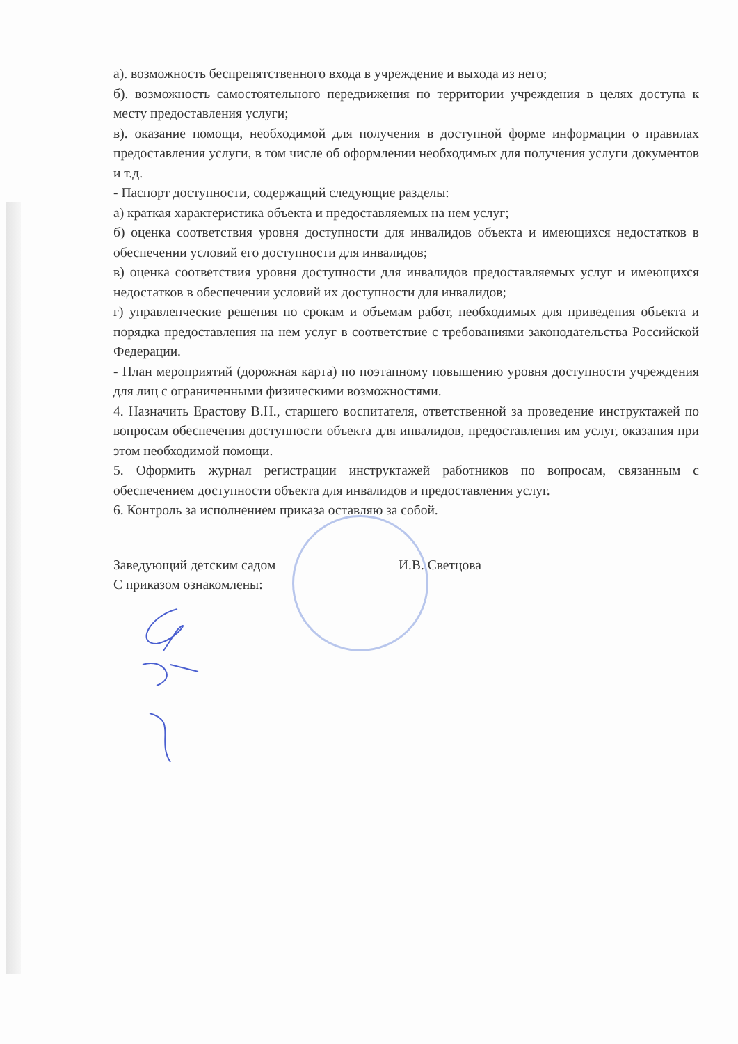а). возможность беспрепятственного входа в учреждение и выхода из него;
б). возможность самостоятельного передвижения по территории учреждения в целях доступа к месту предоставления услуги;
в). оказание помощи, необходимой для получения в доступной форме информации о правилах предоставления услуги, в том числе об оформлении необходимых для получения услуги документов и т.д.
- Паспорт доступности, содержащий следующие разделы:
а) краткая характеристика объекта и предоставляемых на нем услуг;
б) оценка соответствия уровня доступности для инвалидов объекта и имеющихся недостатков в обеспечении условий его доступности для инвалидов;
в) оценка соответствия уровня доступности для инвалидов предоставляемых услуг и имеющихся недостатков в обеспечении условий их доступности для инвалидов;
г) управленческие решения по срокам и объемам работ, необходимых для приведения объекта и порядка предоставления на нем услуг в соответствие с требованиями законодательства Российской Федерации.
- План мероприятий (дорожная карта) по поэтапному повышению уровня доступности учреждения для лиц с ограниченными физическими возможностями.
4. Назначить Ерастову В.Н., старшего воспитателя, ответственной за проведение инструктажей по вопросам обеспечения доступности объекта для инвалидов, предоставления им услуг, оказания при этом необходимой помощи.
5. Оформить журнал регистрации инструктажей работников по вопросам, связанным с обеспечением доступности объекта для инвалидов и предоставления услуг.
6. Контроль за исполнением приказа оставляю за собой.
Заведующий детским садом И.В. Светцова
С приказом ознакомлены: